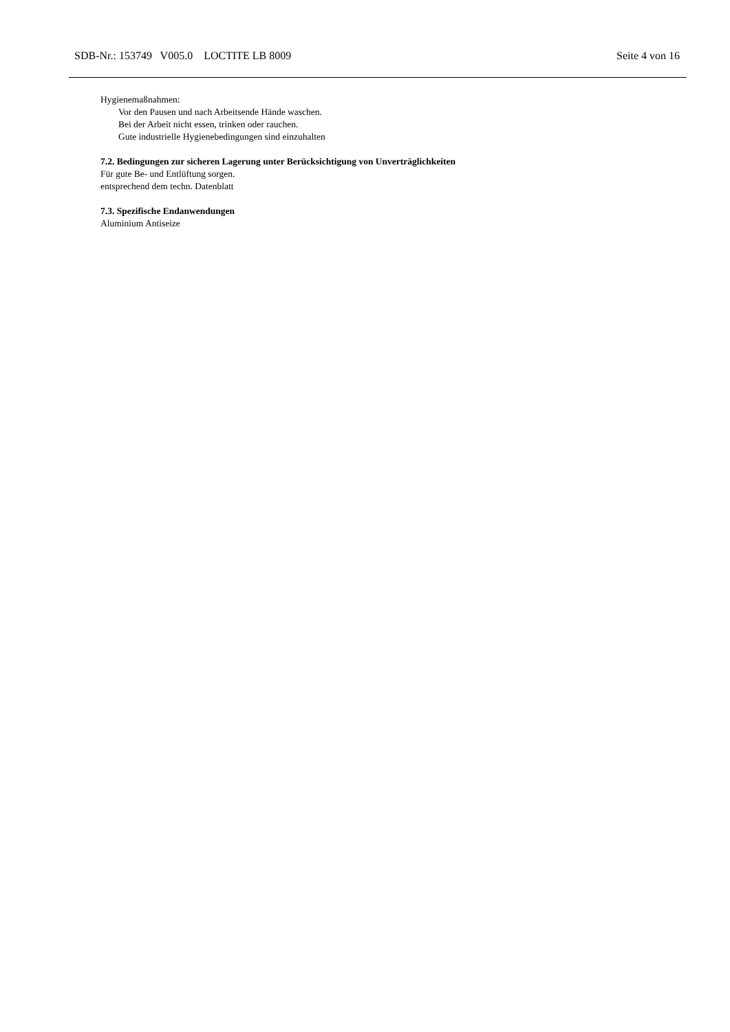SDB-Nr.: 153749 V005.0 LOCTITE LB 8009 Seite 4 von 16
Hygienemaßnahmen:
Vor den Pausen und nach Arbeitsende Hände waschen.
Bei der Arbeit nicht essen, trinken oder rauchen.
Gute industrielle Hygienebedingungen sind einzuhalten
7.2. Bedingungen zur sicheren Lagerung unter Berücksichtigung von Unverträglichkeiten
Für gute Be- und Entlüftung sorgen.
entsprechend dem techn. Datenblatt
7.3. Spezifische Endanwendungen
Aluminium Antiseize